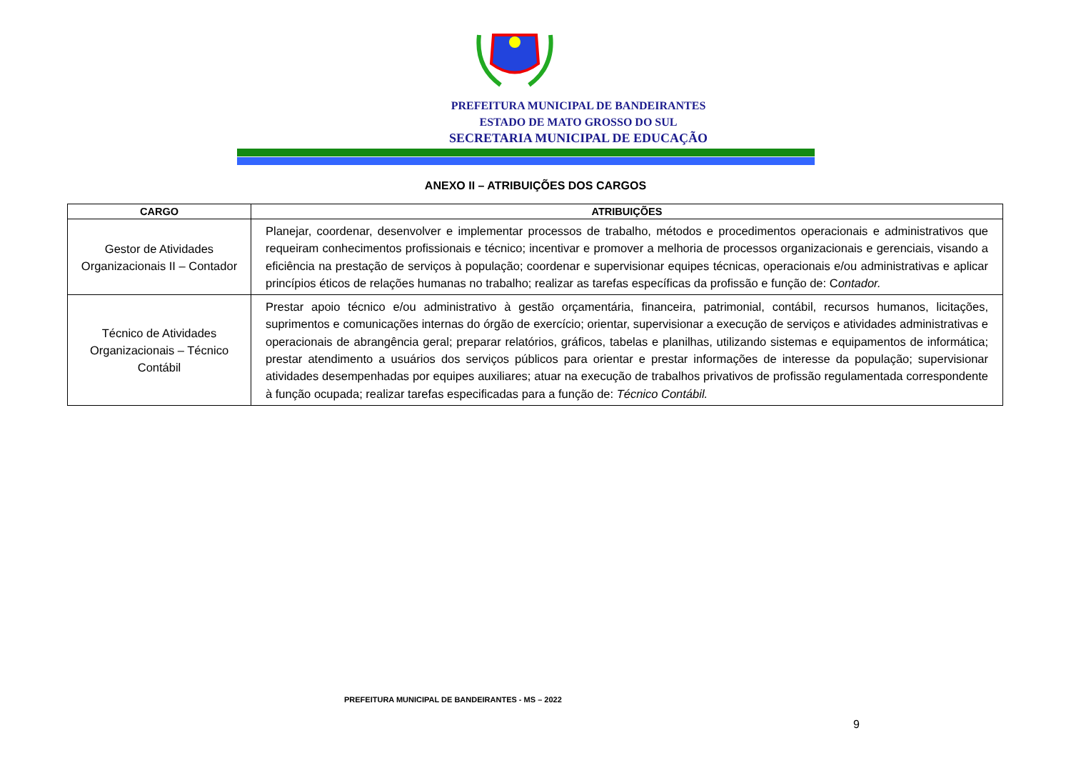PREFEITURA MUNICIPAL DE BANDEIRANTES
ESTADO DE MATO GROSSO DO SUL
SECRETARIA MUNICIPAL DE EDUCAÇÃO
ANEXO II – ATRIBUIÇÕES DOS CARGOS
| CARGO | ATRIBUIÇÕES |
| --- | --- |
| Gestor de Atividades Organizacionais II – Contador | Planejar, coordenar, desenvolver e implementar processos de trabalho, métodos e procedimentos operacionais e administrativos que requeiram conhecimentos profissionais e técnico; incentivar e promover a melhoria de processos organizacionais e gerenciais, visando a eficiência na prestação de serviços à população; coordenar e supervisionar equipes técnicas, operacionais e/ou administrativas e aplicar princípios éticos de relações humanas no trabalho; realizar as tarefas específicas da profissão e função de: C ontador. |
| Técnico de Atividades Organizacionais – Técnico Contábil | Prestar apoio técnico e/ou administrativo à gestão orçamentária, financeira, patrimonial, contábil, recursos humanos, licitações, suprimentos e comunicações internas do órgão de exercício; orientar, supervisionar a execução de serviços e atividades administrativas e operacionais de abrangência geral; preparar relatórios, gráficos, tabelas e planilhas, utilizando sistemas e equipamentos de informática; prestar atendimento a usuários dos serviços públicos para orientar e prestar informações de interesse da população; supervisionar atividades desempenhadas por equipes auxiliares; atuar na execução de trabalhos privativos de profissão regulamentada correspondente à função ocupada; realizar tarefas especificadas para a função de: Técnico Contábil. |
PREFEITURA MUNICIPAL DE BANDEIRANTES - MS – 2022
9